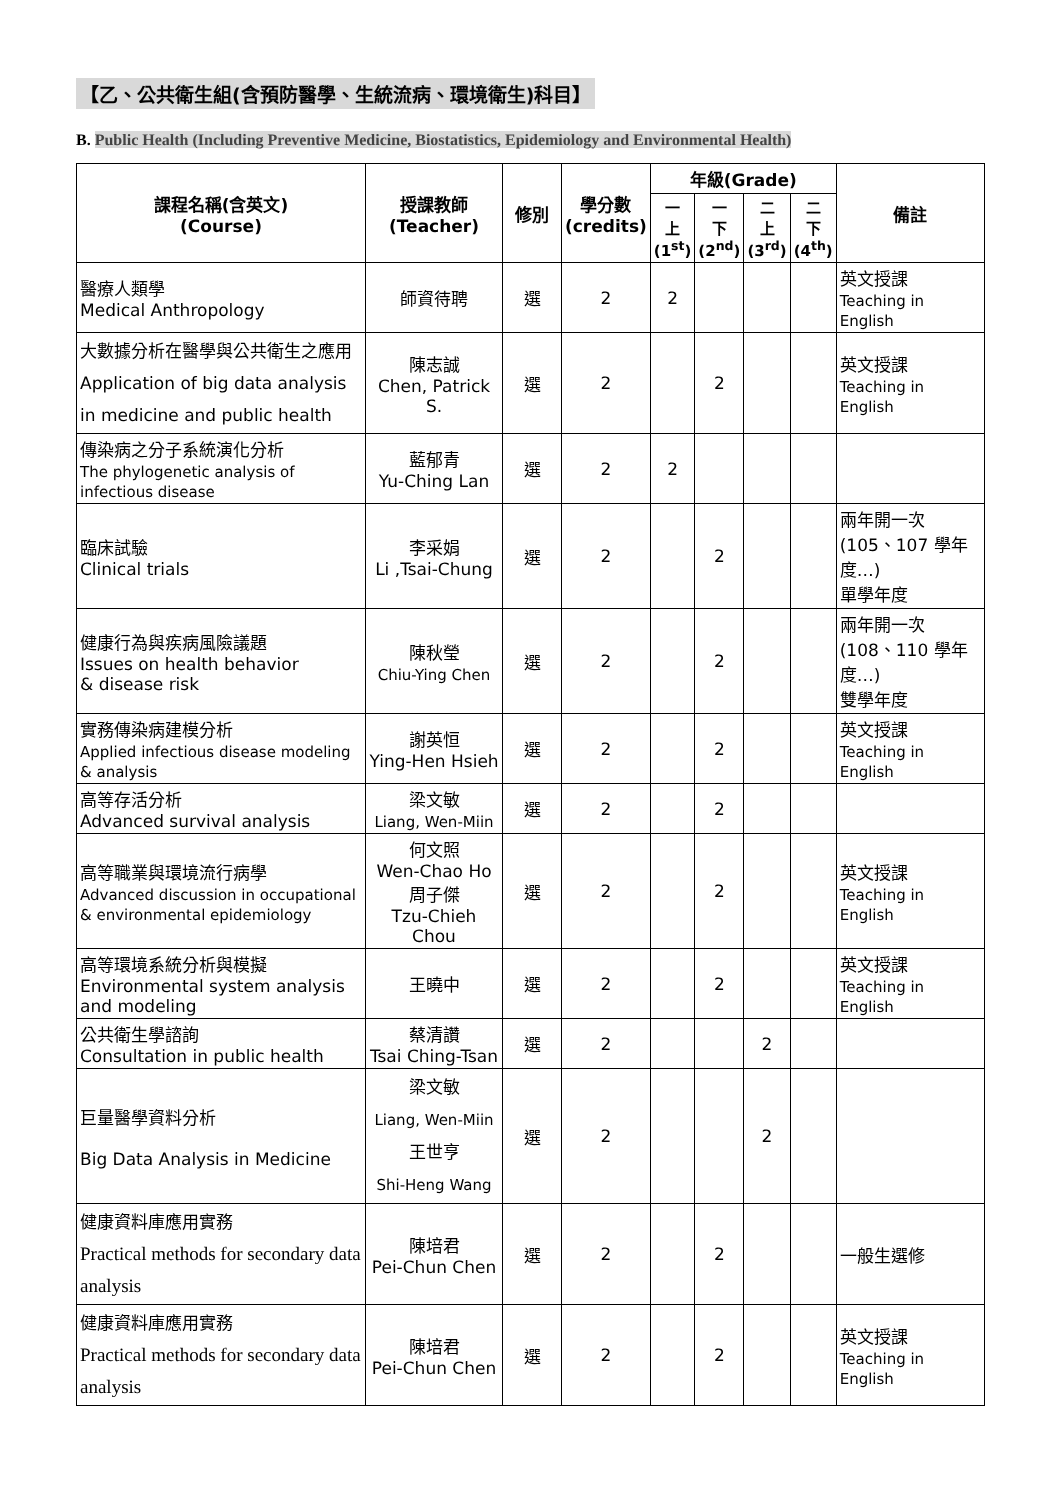【乙、公共衛生組(含預防醫學、生統流病、環境衛生)科目】
B. Public Health (Including Preventive Medicine, Biostatistics, Epidemiology and Environmental Health)
| 課程名稱(含英文) (Course) | 授課教師 (Teacher) | 修別 | 學分數 (credits) | 年級(Grade) | | | | 備註 |
| --- | --- | --- | --- | --- | --- | --- | --- | --- |
| | | | | 一 上 (1<sup>st</sup>) | 一 下 (2<sup>nd</sup>) | 二 上 (3<sup>rd</sup>) | 二 下 (4<sup>th</sup>) | |
| 醫療人類學 Medical Anthropology | 師資待聘 | 選 | 2 | 2 | | | | 英文授課 Teaching in English |
| 大數據分析在醫學與公共衛生之應用 Application of big data analysis in medicine and public health | 陳志誠 Chen, Patrick S. | 選 | 2 | | 2 | | | 英文授課 Teaching in English |
| 傳染病之分子系統演化分析 The phylogenetic analysis of infectious disease | 藍郁青 Yu-Ching Lan | 選 | 2 | 2 | | | | |
| 臨床試驗 Clinical trials | 李采娟 Li ,Tsai-Chung | 選 | 2 | | 2 | | | 兩年開一次 (105、107 學年度…) 單學年度 |
| 健康行為與疾病風險議題 Issues on health behavior & disease risk | 陳秋瑩 Chiu-Ying Chen | 選 | 2 | | 2 | | | 兩年開一次 (108、110 學年度…) 雙學年度 |
| 實務傳染病建模分析 Applied infectious disease modeling & analysis | 謝英恒 Ying-Hen Hsieh | 選 | 2 | | 2 | | | 英文授課 Teaching in English |
| 高等存活分析 Advanced survival analysis | 梁文敏 Liang, Wen-Miin | 選 | 2 | | 2 | | | |
| 高等職業與環境流行病學 Advanced discussion in occupational & environmental epidemiology | 何文照 Wen-Chao Ho 周子傑 Tzu-Chieh Chou | 選 | 2 | | 2 | | | 英文授課 Teaching in English |
| 高等環境系統分析與模擬 Environmental system analysis and modeling | 王曉中 | 選 | 2 | | 2 | | | 英文授課 Teaching in English |
| 公共衛生學諮詢 Consultation in public health | 蔡清讚 Tsai Ching-Tsan | 選 | 2 | | | 2 | | |
| 巨量醫學資料分析 Big Data Analysis in Medicine | 梁文敏 Liang, Wen-Miin 王世亨 Shi-Heng Wang | 選 | 2 | | | 2 | | |
| 健康資料庫應用實務 Practical methods for secondary data analysis | 陳培君 Pei-Chun Chen | 選 | 2 | | 2 | | | 一般生選修 |
| 健康資料庫應用實務 Practical methods for secondary data analysis | 陳培君 Pei-Chun Chen | 選 | 2 | | 2 | | | 英文授課 Teaching in English |